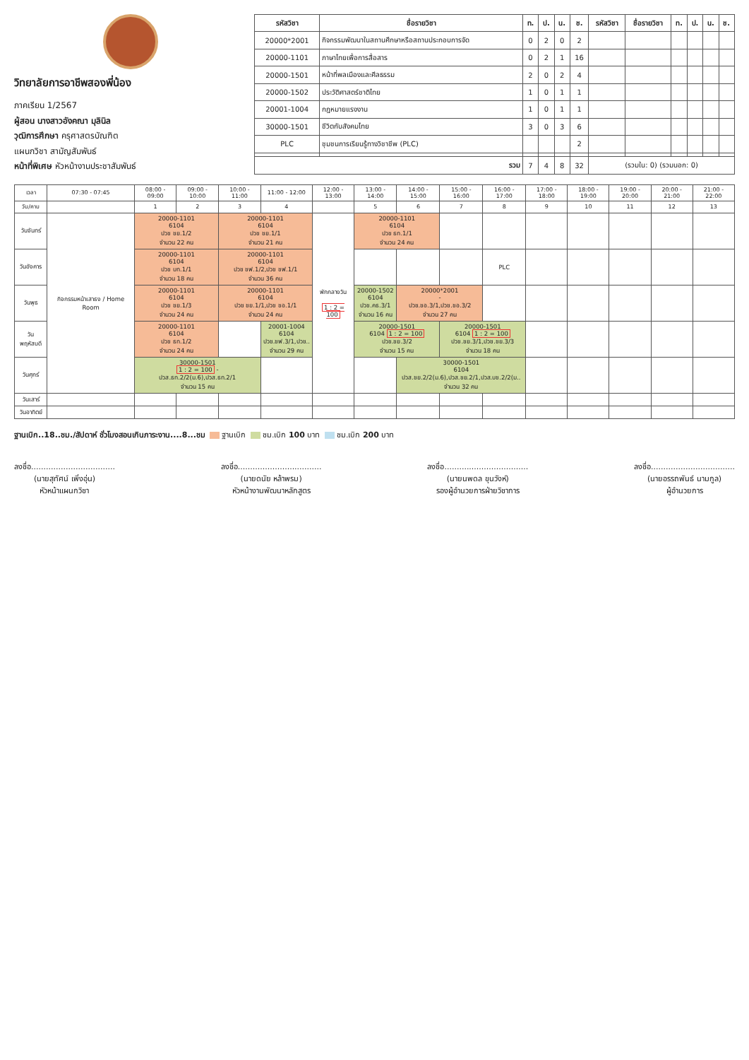วิทยาลัยการอาชีพสองพี่น้อง
ภาคเรียน 1/2567
ผู้สอน นางสาวอังคณา มุลินิล
วุฒิการศึกษา ครุศาสตรบัณฑิต
แผนกวิชา สามัญสัมพันธ์
หน้าที่พิเศษ หัวหน้างานประชาสัมพันธ์
| รหัสวิชา | ชื่อรายวิชา | ท. | ป. | น. | ช. | รหัสวิชา | ชื่อรายวิชา | ท. | ป. | น. | ช. |
| --- | --- | --- | --- | --- | --- | --- | --- | --- | --- | --- | --- |
| 20000*2001 | กิจกรรมพัฒนาในสถานศึกษาหรือสถานประกอบการจัด | 0 | 2 | 0 | 2 | | | | | | |
| 20000-1101 | ภาษาไทยเพื่อการสื่อสาร | 0 | 2 | 1 | 16 | | | | | | |
| 20000-1501 | หน้าที่พลเมืองและศีลธรรม | 2 | 0 | 2 | 4 | | | | | | |
| 20000-1502 | ประวัติศาสตร์ชาติไทย | 1 | 0 | 1 | 1 | | | | | | |
| 20001-1004 | กฎหมายแรงงาน | 1 | 0 | 1 | 1 | | | | | | |
| 30000-1501 | ชีวิตกับสังคมไทย | 3 | 0 | 3 | 6 | | | | | | |
| PLC | ชุมชนการเรียนรู้ทางวิชาชีพ (PLC) | | | | 2 | | | | | | |
| รวม | | 7 | 4 | 8 | 32 | (รวมใน: 0) (รวมนอก: 0) | | | | | |
| เวลา | 07:30 - 07:45 | 08:00 - 09:00 | 09:00 - 10:00 | 10:00 - 11:00 | 11:00 - 12:00 | 12:00 - 13:00 | 13:00 - 14:00 | 14:00 - 15:00 | 15:00 - 16:00 | 16:00 - 17:00 | 17:00 - 18:00 | 18:00 - 19:00 | 19:00 - 20:00 | 20:00 - 21:00 | 21:00 - 22:00 |
| --- | --- | --- | --- | --- | --- | --- | --- | --- | --- | --- | --- | --- | --- | --- | --- |
| วัน/คาบ | | 1 | 2 | 3 | 4 | | 5 | 6 | 7 | 8 | 9 | 10 | 11 | 12 | 13 |
| วันจันทร์ | กิจกรรมหน้าเสาธง / Home Room | 20000-1101 6104 ปวช ชย.1/2 จำนวน 22 คน | | 20000-1101 6104 ปวช ชย.1/1 จำนวน 21 คน | | พักกลางวัน 1 : 2 = 100 | 20000-1101 6104 ปวช ธท.1/1 จำนวน 24 คน | | | | | | | | |
| วันอังคาร | | 20000-1101 6104 ปวช บท.1/1 จำนวน 18 คน | | 20000-1101 6104 ปวช ชฟ.1/2,ปวช ชฟ.1/1 จำนวน 36 คน | | | | | | PLC | | | | | |
| วันพุธ | | 20000-1101 6104 ปวช ชย.1/3 จำนวน 24 คน | | 20000-1101 6104 ปวช ชย.1/1,ปวช ชอ.1/1 จำนวน 24 คน | | | 20000-1502 6104 ปวช.คธ.3/1 จำนวน 16 คน | 20000*2001 - ปวช.ชอ.3/1,ปวช.ชอ.3/2 จำนวน 27 คน | | | | | | | |
| วันพฤหัสบดี | | 20000-1101 6104 ปวช ธท.1/2 จำนวน 24 คน | | | 20001-1004 6104 ปวช.ชฟ.3/1,ปวช.. จำนวน 29 คน | | 20000-1501 6104 1 : 2 = 100 ปวช.ชย.3/2 จำนวน 15 คน | | 20000-1501 6104 1 : 2 = 100 ปวช.ชย.3/1,ปวช.ชย.3/3 จำนวน 18 คน | | | | | | |
| วันศุกร์ | | 30000-1501 1 : 2 = 100 - ปวส.ธท.2/2(ม.6),ปวส.ธท.2/1 จำนวน 15 คน | | | | | | 30000-1501 6104 ปวส.ชย.2/2(ม.6),ปวส.ชย.2/1,ปวส.บช.2/2(ม.. จำนวน 32 คน | | | | | | | |
| วันเสาร์ | | | | | | | | | | | | | | | |
| วันอาทิตย์ | | | | | | | | | | | | | | | |
ฐานเบิก..18..ชม./สัปดาห์ ชั่วโมงสอนเกินภาระงาน....8...ชม ฐานเบิก ชม.เบิก 100 บาท ชม.เบิก 200 บาท
ลงชื่อ..................................
(นายสุทัศน์ เพิ่งอุ่น)
หัวหน้าแผนกวิชา
ลงชื่อ..................................
(นายดนัย หล้าพรม)
หัวหน้างานพัฒนาหลักสูตร
ลงชื่อ..................................
(นายนพดล ขุนวังห์)
รองผู้อำนวยการฝ่ายวิชาการ
ลงชื่อ..................................
(นายอรรถพันธ์ นามกูล)
ผู้อำนวยการ